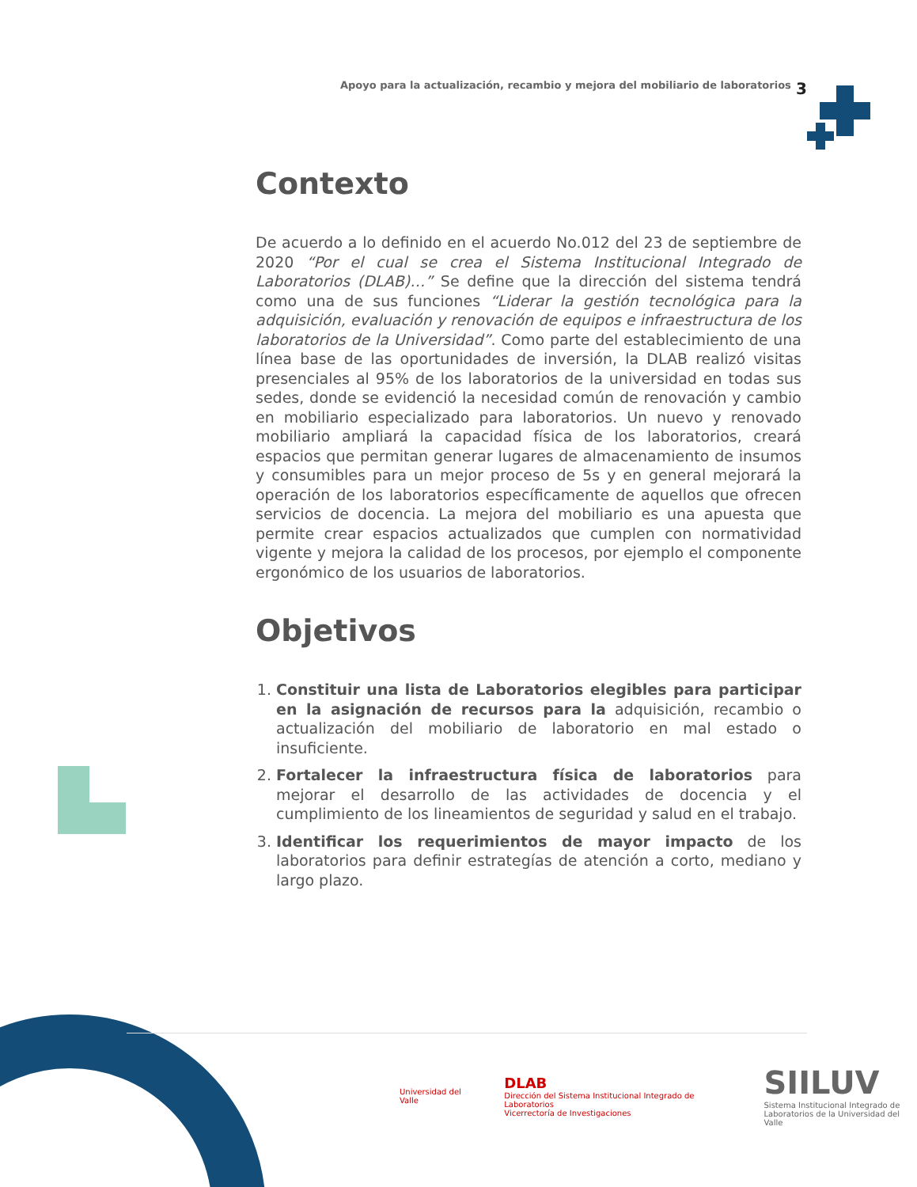Apoyo para la actualización, recambio y mejora del mobiliario de laboratorios 3
Contexto
De acuerdo a lo definido en el acuerdo No.012 del 23 de septiembre de 2020 “Por el cual se crea el Sistema Institucional Integrado de Laboratorios (DLAB)…” Se define que la dirección del sistema tendrá como una de sus funciones “Liderar la gestión tecnológica para la adquisición, evaluación y renovación de equipos e infraestructura de los laboratorios de la Universidad”. Como parte del establecimiento de una línea base de las oportunidades de inversión, la DLAB realizó visitas presenciales al 95% de los laboratorios de la universidad en todas sus sedes, donde se evidenció la necesidad común de renovación y cambio en mobiliario especializado para laboratorios. Un nuevo y renovado mobiliario ampliará la capacidad física de los laboratorios, creará espacios que permitan generar lugares de almacenamiento de insumos y consumibles para un mejor proceso de 5s y en general mejorará la operación de los laboratorios específicamente de aquellos que ofrecen servicios de docencia. La mejora del mobiliario es una apuesta que permite crear espacios actualizados que cumplen con normatividad vigente y mejora la calidad de los procesos, por ejemplo el componente ergonómico de los usuarios de laboratorios.
Objetivos
1. Constituir una lista de Laboratorios elegibles para participar en la asignación de recursos para la adquisición, recambio o actualización del mobiliario de laboratorio en mal estado o insuficiente.
2. Fortalecer la infraestructura física de laboratorios para mejorar el desarrollo de las actividades de docencia y el cumplimiento de los lineamientos de seguridad y salud en el trabajo.
3. Identificar los requerimientos de mayor impacto de los laboratorios para definir estrategías de atención a corto, mediano y largo plazo.
Universidad del Valle
DLAB
Dirección del Sistema Institucional Integrado de Laboratorios
Vicerrectoría de Investigaciones
SIILUV
Sistema Institucional Integrado de
Laboratorios de la Universidad del Valle